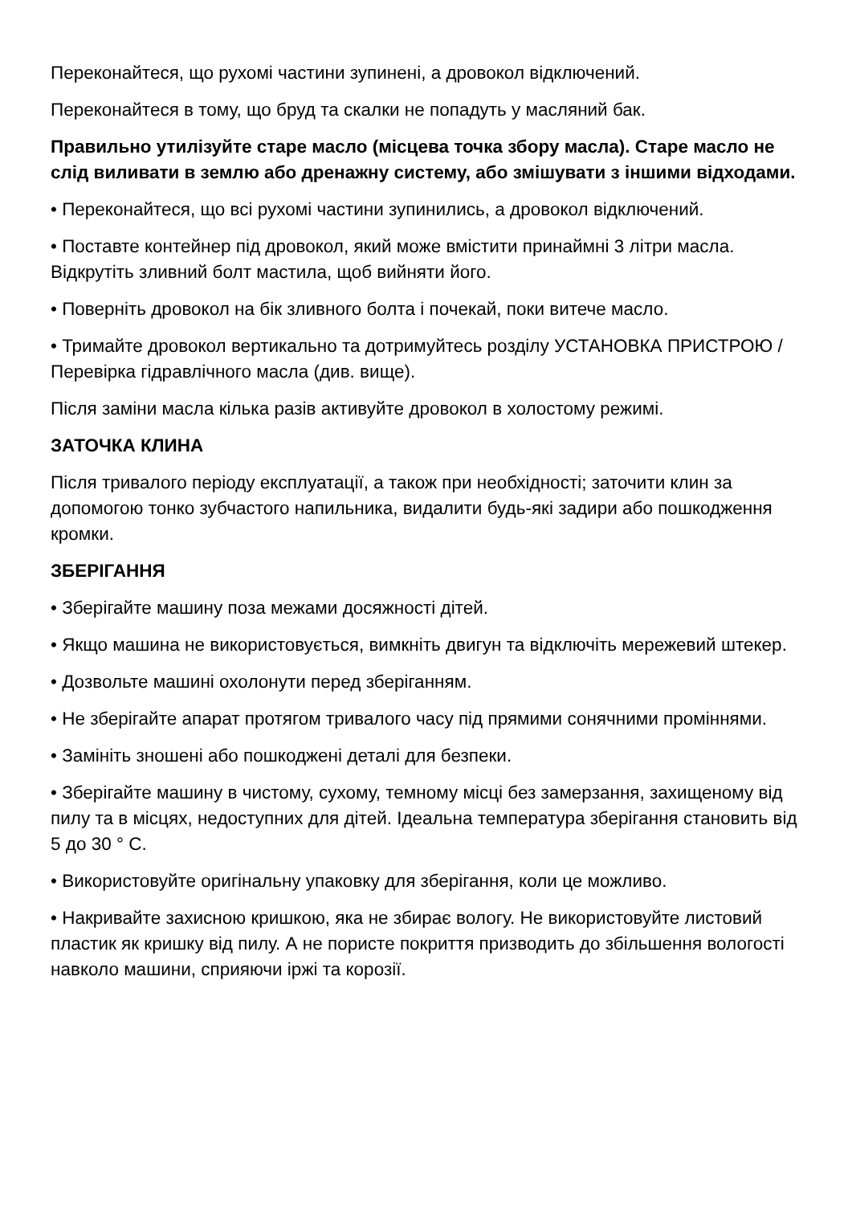Переконайтеся, що рухомі частини зупинені, а дровокол відключений.
Переконайтеся в тому, що бруд та скалки не попадуть у масляний бак.
Правильно утилізуйте старе масло (місцева точка збору масла). Старе масло не слід виливати в землю або дренажну систему, або змішувати з іншими відходами.
• Переконайтеся, що всі рухомі частини зупинились, а дровокол відключений.
• Поставте контейнер під дровокол, який може вмістити принаймні 3 літри масла. Відкрутіть зливний болт мастила, щоб вийняти його.
• Поверніть дровокол на бік зливного болта і почекай, поки витече масло.
• Тримайте дровокол вертикально та дотримуйтесь розділу УСТАНОВКА ПРИСТРОЮ / Перевірка гідравлічного масла (див. вище).
Після заміни масла кілька разів активуйте дровокол в холостому режимі.
ЗАТОЧКА КЛИНА
Після тривалого періоду експлуатації, а також при необхідності; заточити клин за допомогою тонко зубчастого напильника, видалити будь-які задири або пошкодження кромки.
ЗБЕРІГАННЯ
• Зберігайте машину поза межами досяжності дітей.
• Якщо машина не використовується, вимкніть двигун та відключіть мережевий штекер.
• Дозвольте машині охолонути перед зберіганням.
• Не зберігайте апарат протягом тривалого часу під прямими сонячними проміннями.
• Замініть зношені або пошкоджені деталі для безпеки.
• Зберігайте машину в чистому, сухому, темному місці без замерзання, захищеному від пилу та в місцях, недоступних для дітей. Ідеальна температура зберігання становить від 5 до 30 ° C.
• Використовуйте оригінальну упаковку для зберігання, коли це можливо.
• Накривайте захисною кришкою, яка не збирає вологу. Не використовуйте листовий пластик як кришку від пилу. А не пористе покриття призводить до збільшення вологості навколо машини, сприяючи іржі та корозії.